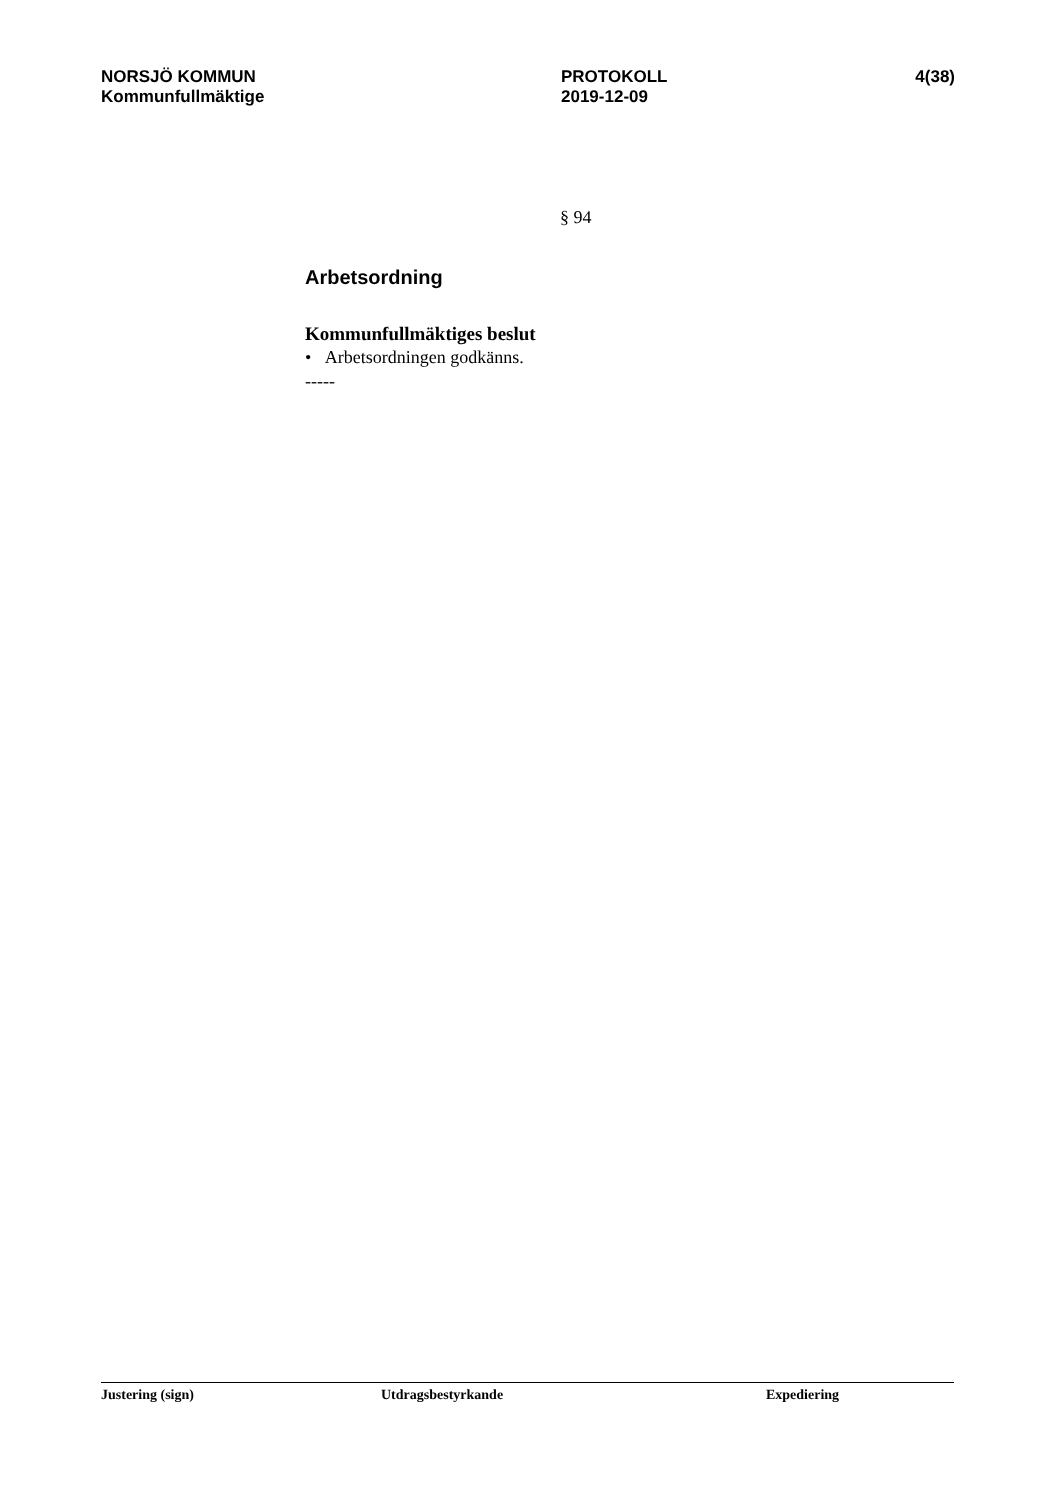NORSJÖ KOMMUN
Kommunfullmäktige
PROTOKOLL
2019-12-09
4(38)
§ 94
Arbetsordning
Kommunfullmäktiges beslut
• Arbetsordningen godkänns.
-----
Justering (sign) Utdragsbestyrkande Expediering